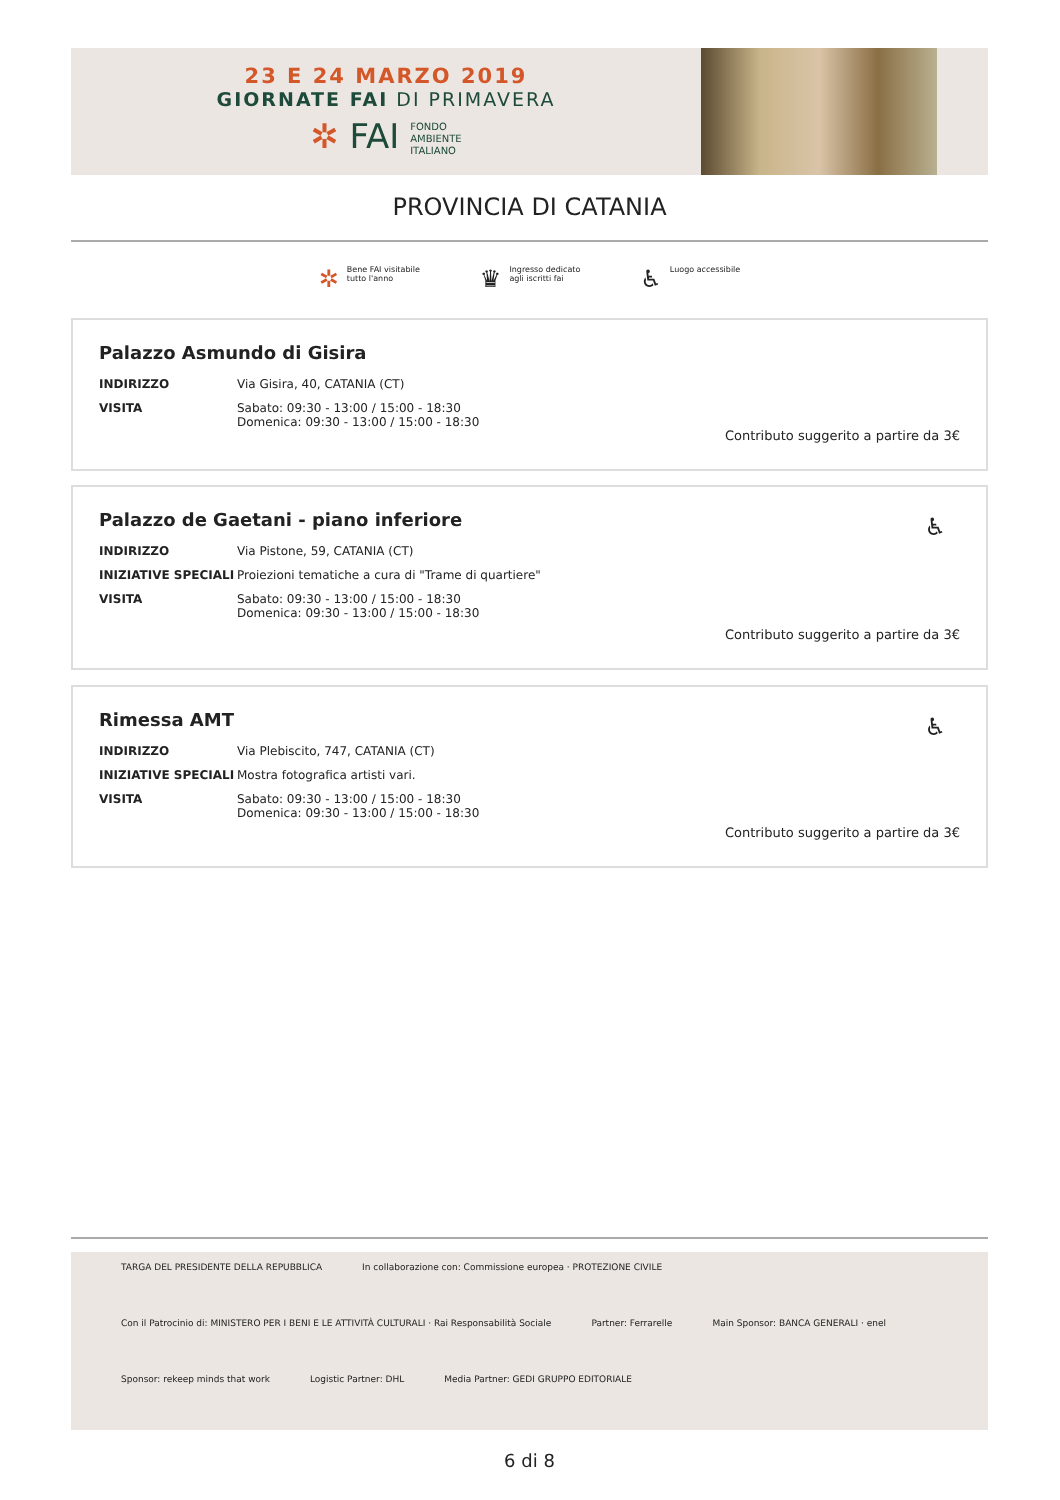23 E 24 MARZO 2019
GIORNATE FAI DI PRIMAVERA
✲ FAI FONDO
AMBIENTE
ITALIANO
PROVINCIA DI CATANIA
✲ Bene FAI visitabile
tutto l'anno
♛ Ingresso dedicato
agli iscritti fai
♿ Luogo accessibile
Palazzo Asmundo di Gisira
INDIRIZZO Via Gisira, 40, CATANIA (CT)
VISITA Sabato: 09:30 - 13:00 / 15:00 - 18:30
Domenica: 09:30 - 13:00 / 15:00 - 18:30
Contributo suggerito a partire da 3€
Palazzo de Gaetani - piano inferiore
♿
INDIRIZZO Via Pistone, 59, CATANIA (CT)
INIZIATIVE SPECIALI Proiezioni tematiche a cura di "Trame di quartiere"
VISITA Sabato: 09:30 - 13:00 / 15:00 - 18:30
Domenica: 09:30 - 13:00 / 15:00 - 18:30
Contributo suggerito a partire da 3€
Rimessa AMT
♿
INDIRIZZO Via Plebiscito, 747, CATANIA (CT)
INIZIATIVE SPECIALI Mostra fotografica artisti vari.
VISITA Sabato: 09:30 - 13:00 / 15:00 - 18:30
Domenica: 09:30 - 13:00 / 15:00 - 18:30
Contributo suggerito a partire da 3€
TARGA DEL PRESIDENTE DELLA REPUBBLICA In collaborazione con: Commissione europea · PROTEZIONE CIVILE Con il Patrocinio di: MINISTERO PER I BENI E LE ATTIVITÀ CULTURALI · Rai Responsabilità Sociale Partner: Ferrarelle Main Sponsor: BANCA GENERALI · enel Sponsor: rekeep minds that work Logistic Partner: DHL Media Partner: GEDI GRUPPO EDITORIALE
6 di 8